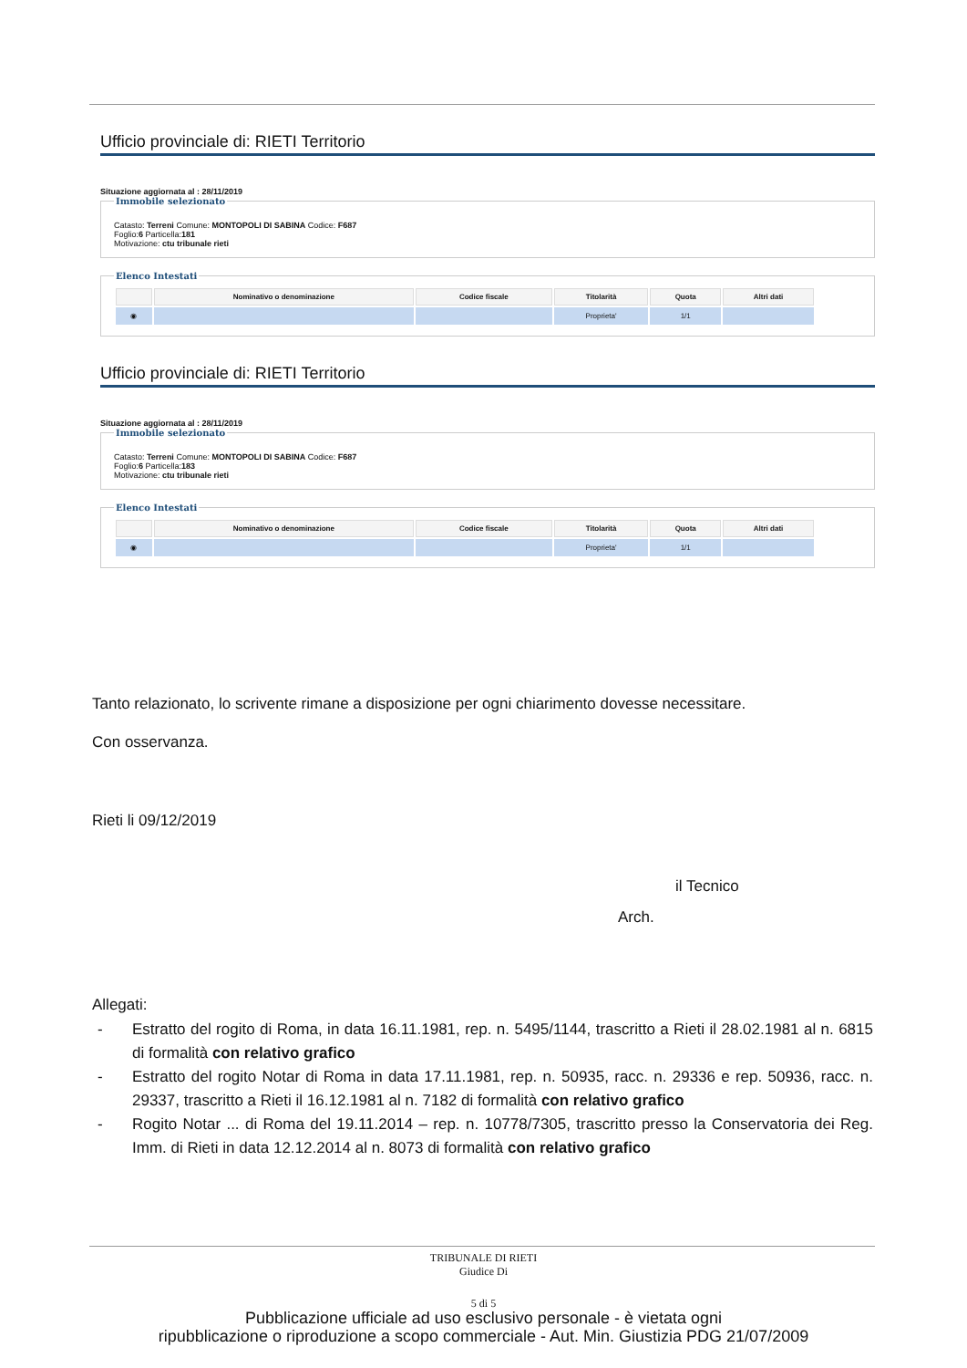Ufficio provinciale di: RIETI Territorio
Situazione aggiornata al : 28/11/2019
Immobile selezionato
Catasto: Terreni Comune: MONTOPOLI DI SABINA Codice: F687
Foglio:6 Particella:181
Motivazione: ctu tribunale rieti Elenco Intestati
| | Nominativo o denominazione | Codice fiscale | Titolarità | Quota | Altri dati |
| --- | --- | --- | --- | --- | --- |
| ◉ | | | Proprieta' | 1/1 | |
Ufficio provinciale di: RIETI Territorio
Situazione aggiornata al : 28/11/2019
Immobile selezionato
Catasto: Terreni Comune: MONTOPOLI DI SABINA Codice: F687
Foglio:6 Particella:183
Motivazione: ctu tribunale rieti Elenco Intestati
| | Nominativo o denominazione | Codice fiscale | Titolarità | Quota | Altri dati |
| --- | --- | --- | --- | --- | --- |
| ◉ | | | Proprieta' | 1/1 | |
Tanto relazionato, lo scrivente rimane a disposizione per ogni chiarimento dovesse necessitare.
Con osservanza.
Rieti li 09/12/2019
il Tecnico
Arch.
Allegati:
- Estratto del rogito di Roma, in data 16.11.1981, rep. n. 5495/1144, trascritto a Rieti il 28.02.1981 al n. 6815 di formalità con relativo grafico
- Estratto del rogito Notar di Roma in data 17.11.1981, rep. n. 50935, racc. n. 29336 e rep. 50936, racc. n. 29337, trascritto a Rieti il 16.12.1981 al n. 7182 di formalità con relativo grafico
- Rogito Notar ... di Roma del 19.11.2014 – rep. n. 10778/7305, trascritto presso la Conservatoria dei Reg. Imm. di Rieti in data 12.12.2014 al n. 8073 di formalità con relativo grafico
TRIBUNALE DI RIETI
Giudice Di
5 di 5
Pubblicazione ufficiale ad uso esclusivo personale - è vietata ogni
ripubblicazione o riproduzione a scopo commerciale - Aut. Min. Giustizia PDG 21/07/2009